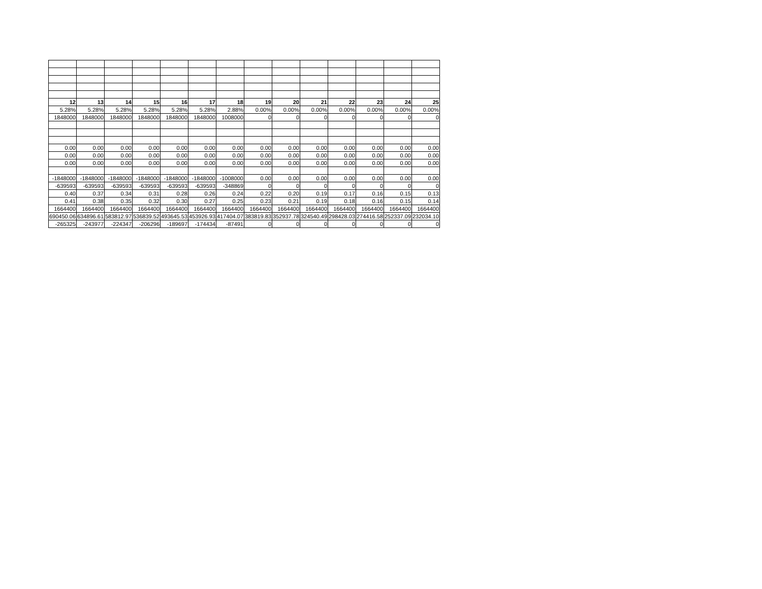| 12 | 13 | 14 | 15 | 16 | 17 | 18 | 19 | 20 | 21 | 22 | 23 | 24 | 25 |
| --- | --- | --- | --- | --- | --- | --- | --- | --- | --- | --- | --- | --- | --- |
| 5.28% | 5.28% | 5.28% | 5.28% | 5.28% | 5.28% | 2.88% | 0.00% | 0.00% | 0.00% | 0.00% | 0.00% | 0.00% | 0.00% |
| 1848000 | 1848000 | 1848000 | 1848000 | 1848000 | 1848000 | 1008000 | 0 | 0 | 0 | 0 | 0 | 0 | 0 |
| 0.00 | 0.00 | 0.00 | 0.00 | 0.00 | 0.00 | 0.00 | 0.00 | 0.00 | 0.00 | 0.00 | 0.00 | 0.00 | 0.00 |
| 0.00 | 0.00 | 0.00 | 0.00 | 0.00 | 0.00 | 0.00 | 0.00 | 0.00 | 0.00 | 0.00 | 0.00 | 0.00 | 0.00 |
| 0.00 | 0.00 | 0.00 | 0.00 | 0.00 | 0.00 | 0.00 | 0.00 | 0.00 | 0.00 | 0.00 | 0.00 | 0.00 | 0.00 |
| -1848000 | -1848000 | -1848000 | -1848000 | -1848000 | -1848000 | -1008000 | 0.00 | 0.00 | 0.00 | 0.00 | 0.00 | 0.00 | 0.00 |
| -639593 | -639593 | -639593 | -639593 | -639593 | -639593 | -348869 | 0 | 0 | 0 | 0 | 0 | 0 | 0 |
| 0.40 | 0.37 | 0.34 | 0.31 | 0.28 | 0.26 | 0.24 | 0.22 | 0.20 | 0.19 | 0.17 | 0.16 | 0.15 | 0.13 |
| 0.41 | 0.38 | 0.35 | 0.32 | 0.30 | 0.27 | 0.25 | 0.23 | 0.21 | 0.19 | 0.18 | 0.16 | 0.15 | 0.14 |
| 1664400 | 1664400 | 1664400 | 1664400 | 1664400 | 1664400 | 1664400 | 1664400 | 1664400 | 1664400 | 1664400 | 1664400 | 1664400 | 1664400 |
| 690450.06 | 634896.61 | 583812.97 | 536839.52 | 493645.53 | 453926.93 | 417404.07 | 383819.83 | 352937.78 | 324540.49 | 298428.03 | 274416.58 | 252337.09 | 232034.10 |
| -265325 | -243977 | -224347 | -206296 | -189697 | -174434 | -87491 | 0 | 0 | 0 | 0 | 0 | 0 | 0 |